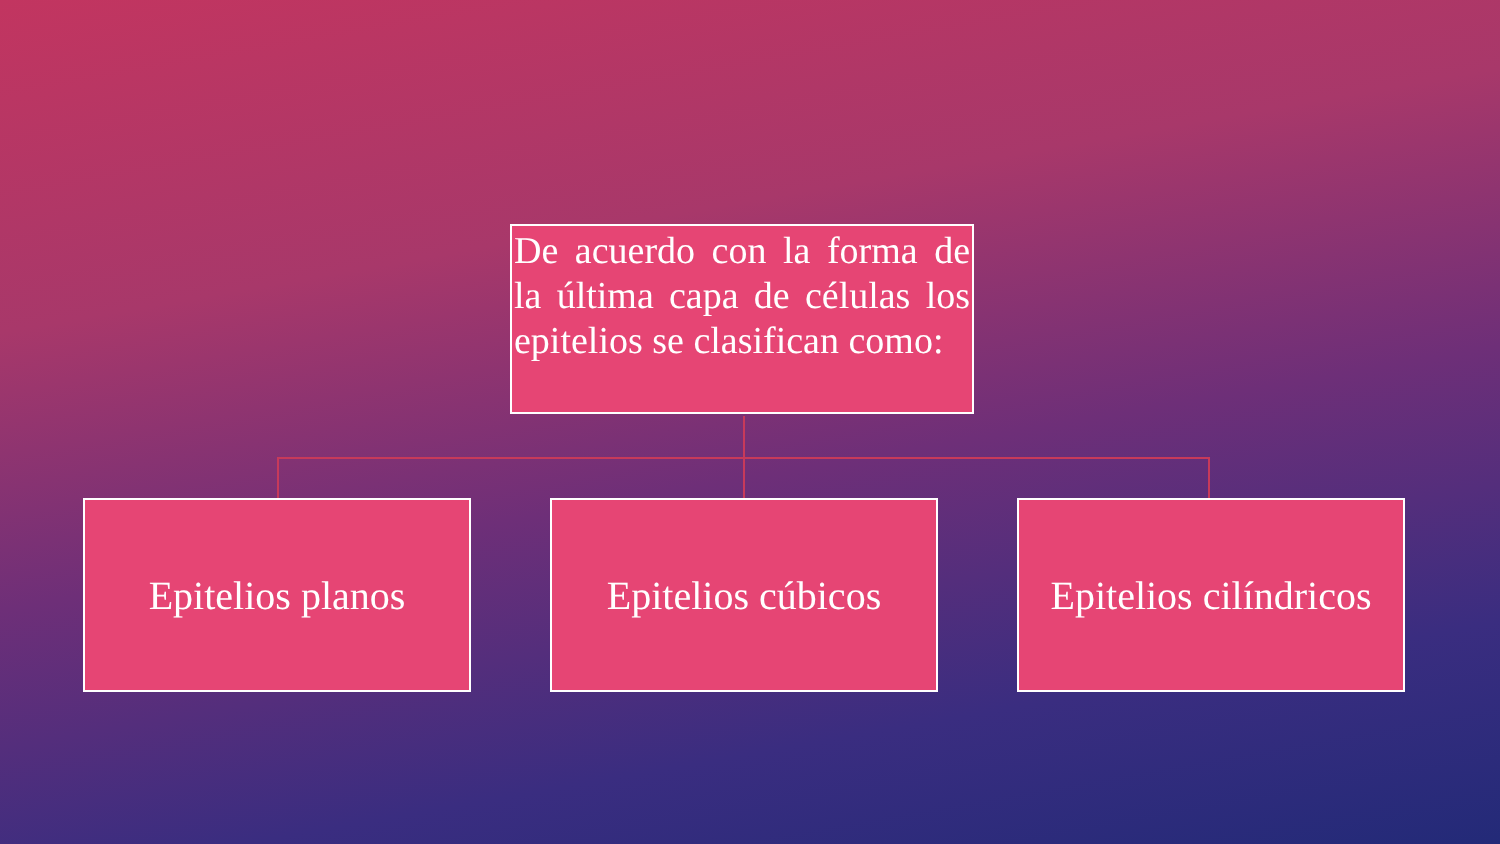De acuerdo con la forma de la última capa de células los epitelios se clasifican como:
Epitelios planos Epitelios cúbicos
Epitelios cilíndricos